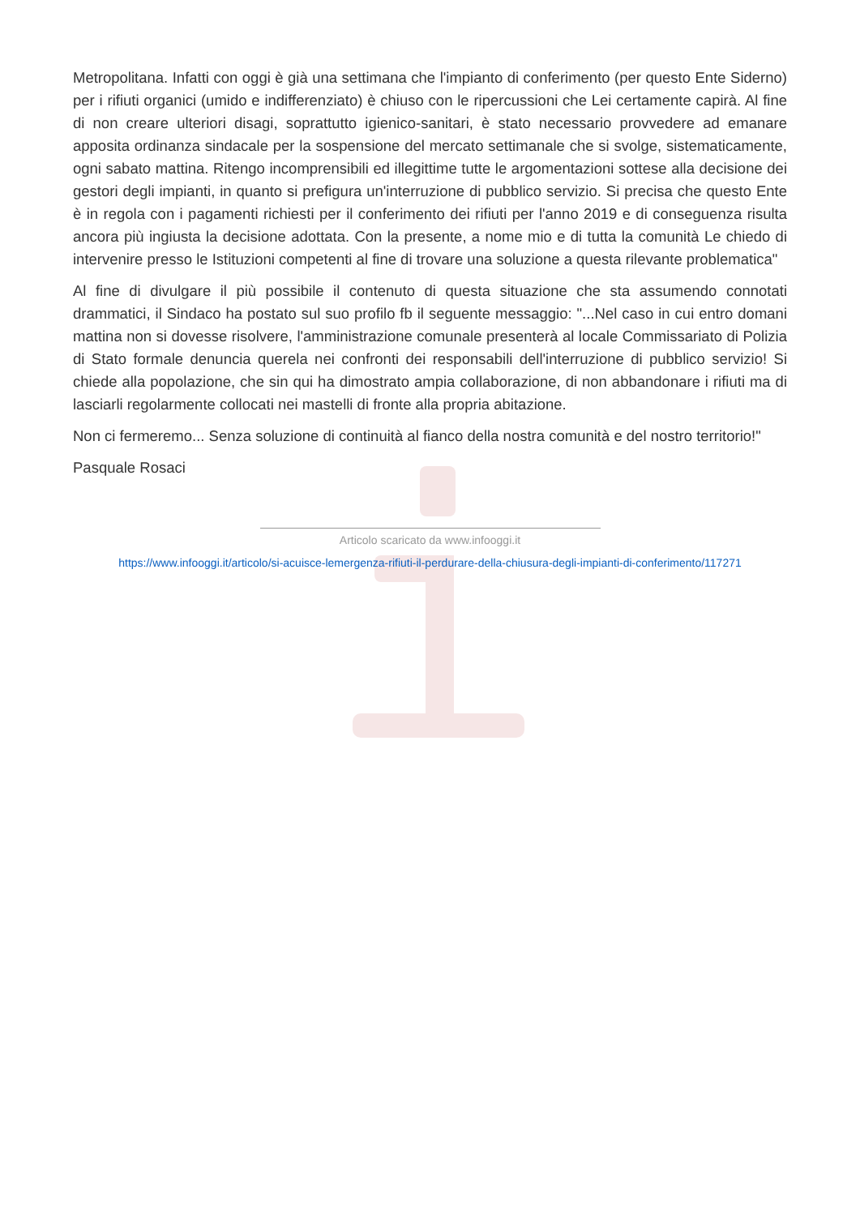Metropolitana. Infatti con oggi è già una settimana che l'impianto di conferimento (per questo Ente Siderno) per i rifiuti organici (umido e indifferenziato) è chiuso con le ripercussioni che Lei certamente capirà. Al fine di non creare ulteriori disagi, soprattutto igienico-sanitari, è stato necessario provvedere ad emanare apposita ordinanza sindacale per la sospensione del mercato settimanale che si svolge, sistematicamente, ogni sabato mattina. Ritengo incomprensibili ed illegittime tutte le argomentazioni sottese alla decisione dei gestori degli impianti, in quanto si prefigura un'interruzione di pubblico servizio. Si precisa che questo Ente è in regola con i pagamenti richiesti per il conferimento dei rifiuti per l'anno 2019 e di conseguenza risulta ancora più ingiusta la decisione adottata. Con la presente, a nome mio e di tutta la comunità Le chiedo di intervenire presso le Istituzioni competenti al fine di trovare una soluzione a questa rilevante problematica"
Al fine di divulgare il più possibile il contenuto di questa situazione che sta assumendo connotati drammatici, il Sindaco ha postato sul suo profilo fb il seguente messaggio: "...Nel caso in cui entro domani mattina non si dovesse risolvere, l'amministrazione comunale presenterà al locale Commissariato di Polizia di Stato formale denuncia querela nei confronti dei responsabili dell'interruzione di pubblico servizio! Si chiede alla popolazione, che sin qui ha dimostrato ampia collaborazione, di non abbandonare i rifiuti ma di lasciarli regolarmente collocati nei mastelli di fronte alla propria abitazione.
Non ci fermeremo... Senza soluzione di continuità al fianco della nostra comunità e del nostro territorio!"
Pasquale Rosaci
Articolo scaricato da www.infooggi.it
https://www.infooggi.it/articolo/si-acuisce-lemergenza-rifiuti-il-perdurare-della-chiusura-degli-impianti-di-conferimento/117271